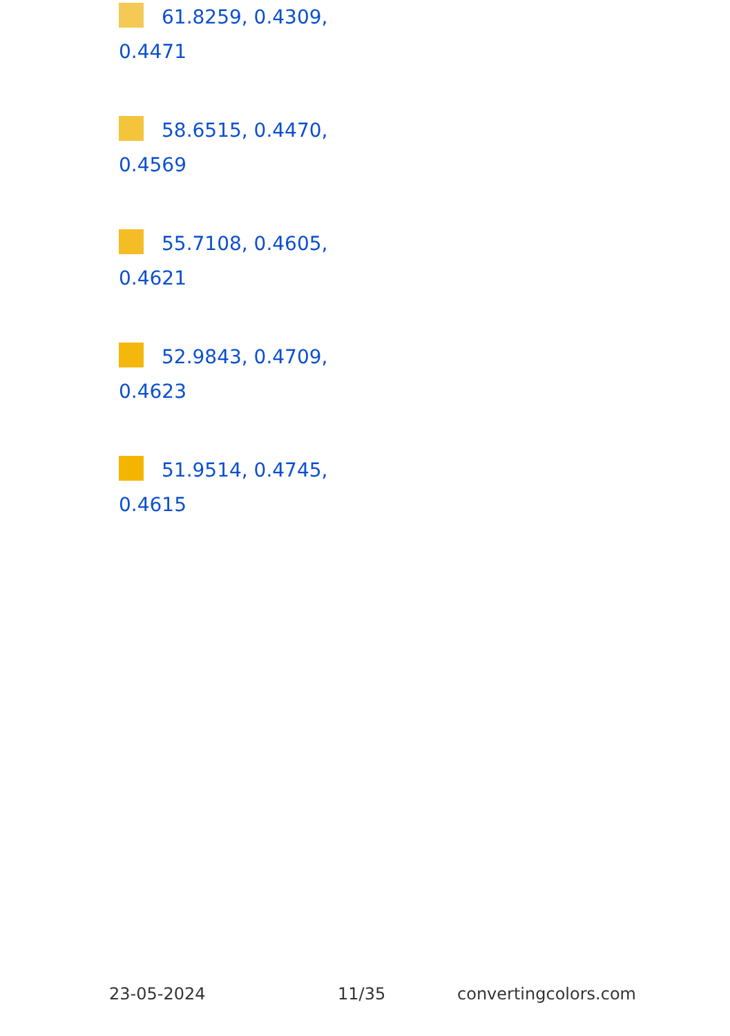61.8259, 0.4309, 0.4471
58.6515, 0.4470, 0.4569
55.7108, 0.4605, 0.4621
52.9843, 0.4709, 0.4623
51.9514, 0.4745, 0.4615
23-05-2024 11/35 convertingcolors.com